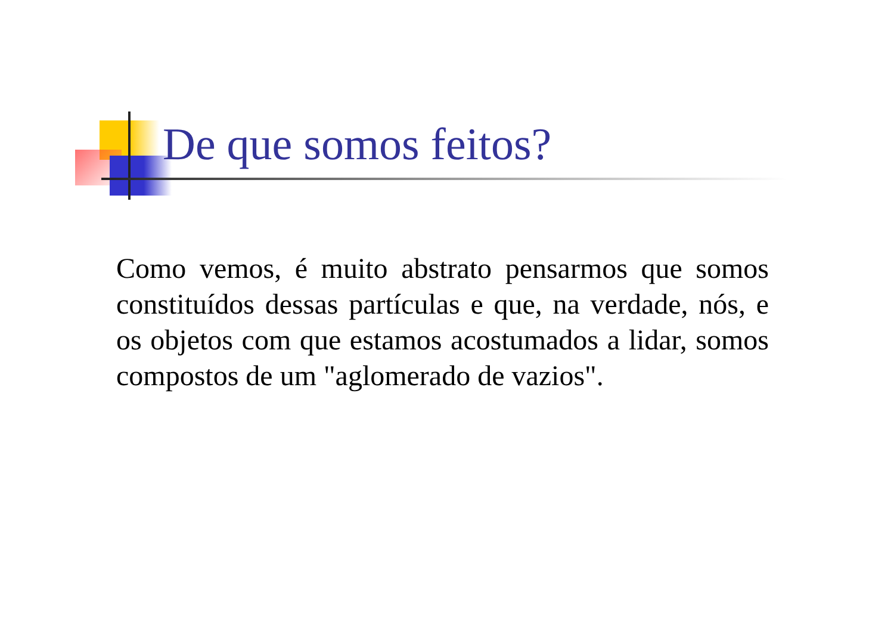De que somos feitos?
Como vemos, é muito abstrato pensarmos que somos constituídos dessas partículas e que, na verdade, nós, e os objetos com que estamos acostumados a lidar, somos compostos de um "aglomerado de vazios".